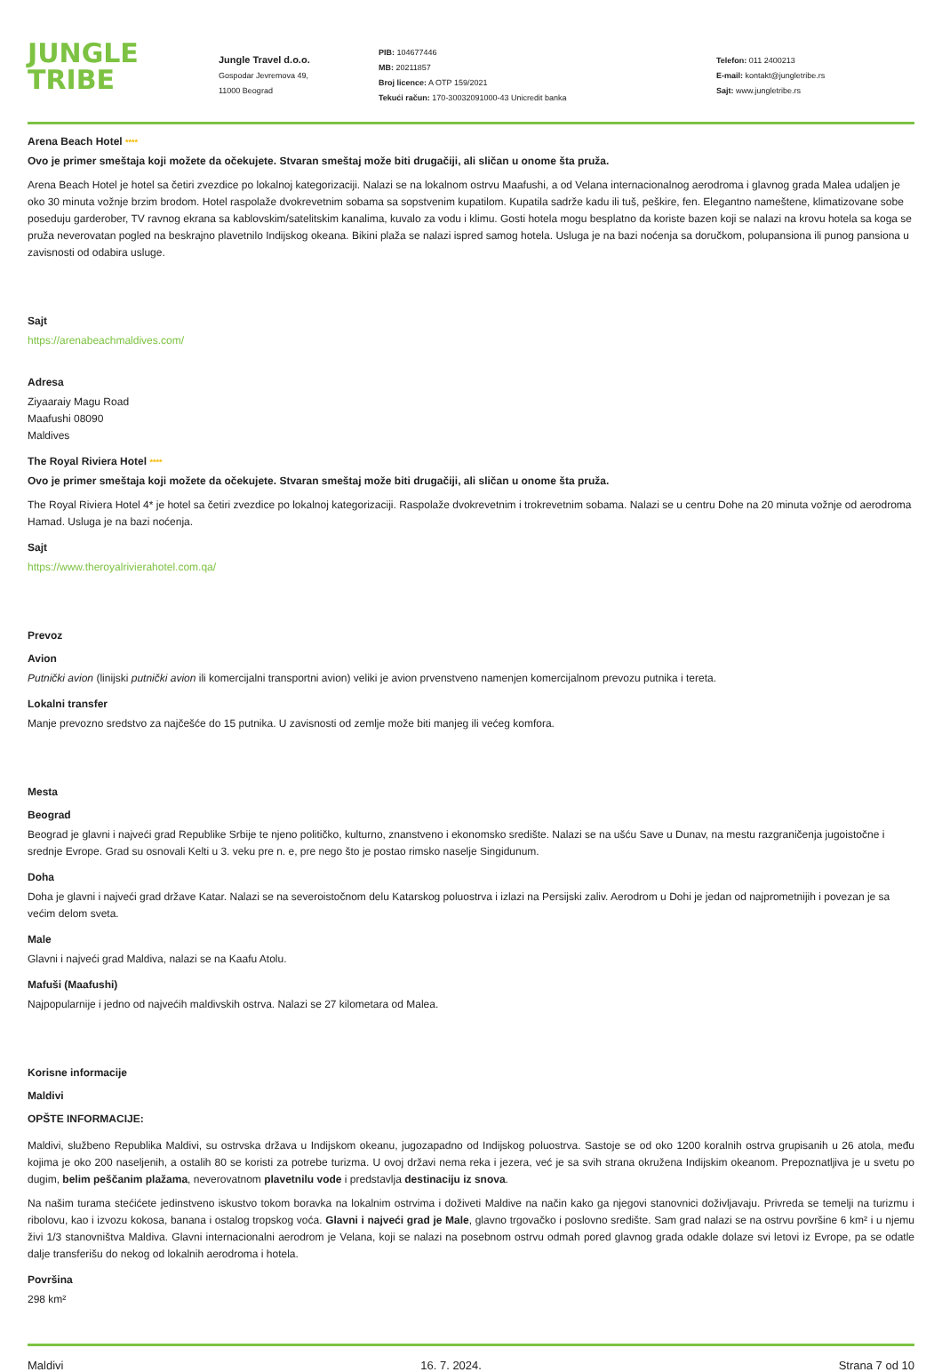JUNGLE
TRIBE
Jungle Travel d.o.o.
Gospodar Jevremova 49,
11000 Beograd
PIB: 104677446
MB: 20211857
Broj licence: A OTP 159/2021
Tekući račun: 170-30032091000-43 Unicredit banka
Telefon: 011 2400213
E-mail: kontakt@jungletribe.rs
Sajt: www.jungletribe.rs
Arena Beach Hotel ****
Ovo je primer smeštaja koji možete da očekujete. Stvaran smeštaj može biti drugačiji, ali sličan u onome šta pruža.
Arena Beach Hotel je hotel sa četiri zvezdice po lokalnoj kategorizaciji. Nalazi se na lokalnom ostrvu Maafushi, a od Velana internacionalnog aerodroma i glavnog grada Malea udaljen je oko 30 minuta vožnje brzim brodom. Hotel raspolaže dvokrevetnim sobama sa sopstvenim kupatilom. Kupatila sadrže kadu ili tuš, peškire, fen. Elegantno nameštene, klimatizovane sobe poseduju garderober, TV ravnog ekrana sa kablovskim/satelitskim kanalima, kuvalo za vodu i klimu. Gosti hotela mogu besplatno da koriste bazen koji se nalazi na krovu hotela sa koga se pruža neverovatan pogled na beskrajno plavetnilo Indijskog okeana. Bikini plaža se nalazi ispred samog hotela. Usluga je na bazi noćenja sa doručkom, polupansiona ili punog pansiona u zavisnosti od odabira usluge.
Sajt
https://arenabeachmaldives.com/
Adresa
Ziyaaraiy Magu Road
Maafushi 08090
Maldives
The Royal Riviera Hotel ****
Ovo je primer smeštaja koji možete da očekujete. Stvaran smeštaj može biti drugačiji, ali sličan u onome šta pruža.
The Royal Riviera Hotel 4* je hotel sa četiri zvezdice po lokalnoj kategorizaciji. Raspolaže dvokrevetnim i trokrevetnim sobama. Nalazi se u centru Dohe na 20 minuta vožnje od aerodroma Hamad. Usluga je na bazi noćenja.
Sajt
https://www.theroyalrivierahotel.com.qa/
Prevoz
Avion
Putnički avion (linijski putnički avion ili komercijalni transportni avion) veliki je avion prvenstveno namenjen komercijalnom prevozu putnika i tereta.
Lokalni transfer
Manje prevozno sredstvo za najčešće do 15 putnika. U zavisnosti od zemlje može biti manjeg ili većeg komfora.
Mesta
Beograd
Beograd je glavni i najveći grad Republike Srbije te njeno političko, kulturno, znanstveno i ekonomsko središte. Nalazi se na ušću Save u Dunav, na mestu razgraničenja jugoistočne i srednje Evrope. Grad su osnovali Kelti u 3. veku pre n. e, pre nego što je postao rimsko naselje Singidunum.
Doha
Doha je glavni i najveći grad države Katar. Nalazi se na severoistočnom delu Katarskog poluostrva i izlazi na Persijski zaliv. Aerodrom u Dohi je jedan od najprometnijih i povezan je sa većim delom sveta.
Male
Glavni i najveći grad Maldiva, nalazi se na Kaafu Atolu.
Mafuši (Maafushi)
Najpopularnije i jedno od najvećih maldivskih ostrva. Nalazi se 27 kilometara od Malea.
Korisne informacije
Maldivi
OPŠTE INFORMACIJE:
Maldivi, službeno Republika Maldivi, su ostrvska država u Indijskom okeanu, jugozapadno od Indijskog poluostrva. Sastoje se od oko 1200 koralnih ostrva grupisanih u 26 atola, među kojima je oko 200 naseljenih, a ostalih 80 se koristi za potrebe turizma. U ovoj državi nema reka i jezera, već je sa svih strana okružena Indijskim okeanom. Prepoznatljiva je u svetu po dugim, belim peščanim plažama, neverovatnom plavetnilu vode i predstavlja destinaciju iz snova.
Na našim turama stećićete jedinstveno iskustvo tokom boravka na lokalnim ostrvima i doživeti Maldive na način kako ga njegovi stanovnici doživljavaju. Privreda se temelji na turizmu i ribolovu, kao i izvozu kokosa, banana i ostalog tropskog voća. Glavni i najveći grad je Male, glavno trgovačko i poslovno središte. Sam grad nalazi se na ostrvu površine 6 km² i u njemu živi 1/3 stanovništva Maldiva. Glavni internacionalni aerodrom je Velana, koji se nalazi na posebnom ostrvu odmah pored glavnog grada odakle dolaze svi letovi iz Evrope, pa se odatle dalje transferišu do nekog od lokalnih aerodroma i hotela.
Površina
298 km²
Maldivi 16. 7. 2024. Strana 7 od 10